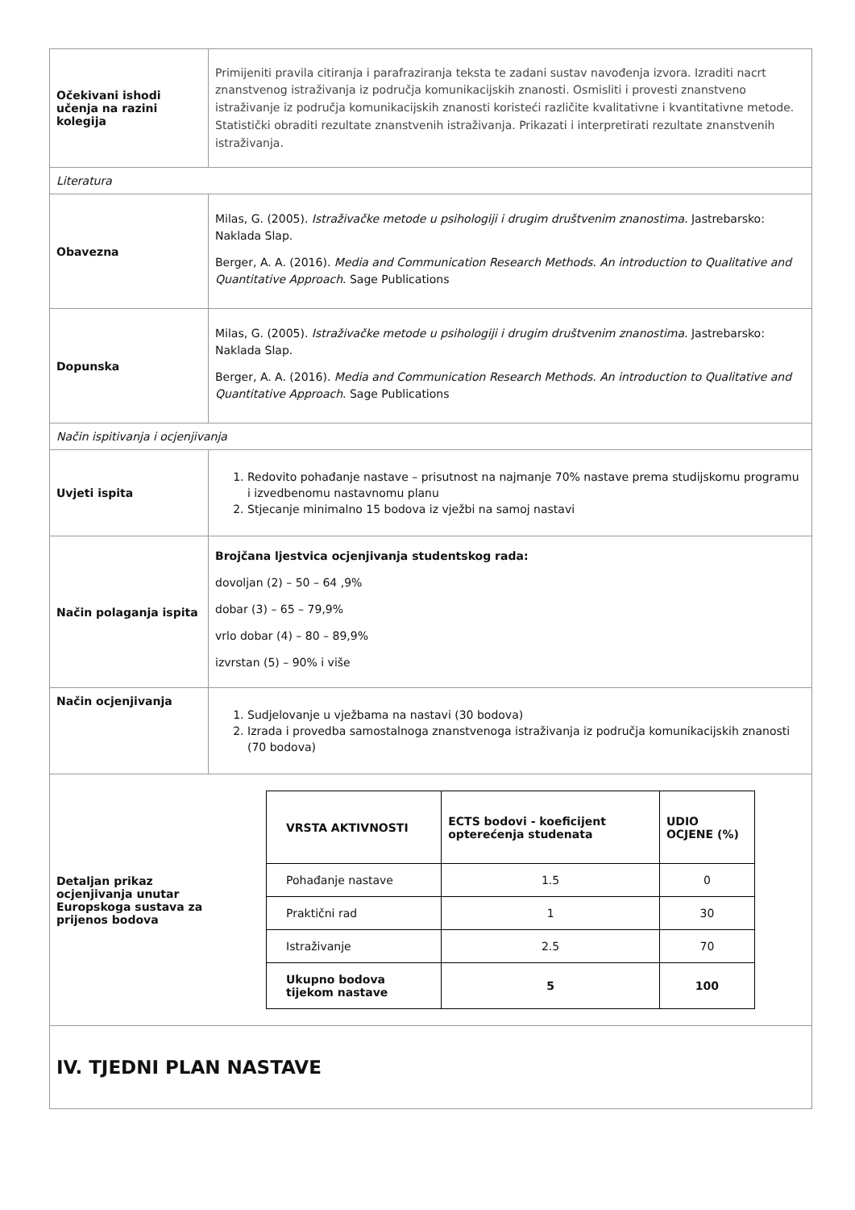| Očekivani ishodi učenja na razini kolegija | Primijeniti pravila citiranja i parafraziranja teksta te zadani sustav navođenja izvora. Izraditi nacrt znanstvenog istraživanja iz područja komunikacijskih znanosti. Osmisliti i provesti znanstveno istraživanje iz područja komunikacijskih znanosti koristeći različite kvalitativne i kvantitativne metode. Statistički obraditi rezultate znanstvenih istraživanja. Prikazati i interpretirati rezultate znanstvenih istraživanja. |
| Literatura | |
| Obavezna | Milas, G. (2005). Istraživačke metode u psihologiji i drugim društvenim znanostima. Jastrebarsko: Naklada Slap. Berger, A. A. (2016). Media and Communication Research Methods. An introduction to Qualitative and Quantitative Approach . Sage Publications |
| Dopunska | Milas, G. (2005). Istraživačke metode u psihologiji i drugim društvenim znanostima. Jastrebarsko: Naklada Slap. Berger, A. A. (2016). Media and Communication Research Methods. An introduction to Qualitative and Quantitative Approach . Sage Publications |
| Način ispitivanja i ocjenjivanja | |
| Uvjeti ispita | 1. Redovito pohađanje nastave – prisutnost na najmanje 70% nastave prema studijskomu programu i izvedbenomu nastavnomu planu 2. Stjecanje minimalno 15 bodova iz vježbi na samoj nastavi |
| Način polaganja ispita | Brojčana ljestvica ocjenjivanja studentskog rada: dovoljan (2) – 50 – 64 ,9% dobar (3) – 65 – 79,9% vrlo dobar (4) – 80 – 89,9% izvrstan (5) – 90% i više |
| Način ocjenjivanja | 1. Sudjelovanje u vježbama na nastavi (30 bodova) 2. Izrada i provedba samostalnoga znanstvenoga istraživanja iz područja komunikacijskih znanosti (70 bodova) |
| Detaljan prikaz ocjenjivanja unutar Europskoga sustava za prijenos bodova / VRSTA AKTIVNOSTI / ECTS bodovi - koeficijent opterećenja studenata / UDIO OCJENE (%) / / --- / --- / --- / / Pohađanje nastave / 1.5 / 0 / / Praktični rad / 1 / 30 / / Istraživanje / 2.5 / 70 / / Ukupno bodova tijekom nastave / 5 / 100 / | |
| IV. TJEDNI PLAN NASTAVE | |